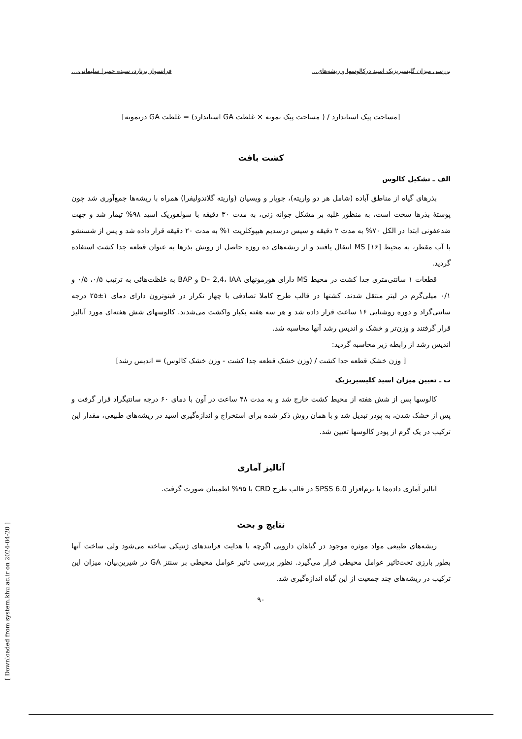بررسی میزان گلیسیریزیک اسید درکالوسها و ریشه‌های... فرانسواز برنارد، سیده حمیرا سلیمانی،...
[مساحت پیک استاندارد / ( مساحت پیک نمونه × غلظت GA استاندارد) = غلظت GA درنمونه]
کشت بافت
الف ـ تشکیل کالوس
بذرهای گیاه از مناطق آباده (شامل هر دو واریته)، جوپار و ویسیان (واریته گلاندولیفرا) همراه با ریشه‌ها جمع‌آوری شد چون پوستهٔ بذرها سخت است، به منظور غلبه بر مشکل جوانه زنی، به مدت ۳۰ دقیقه با سولفوریک اسید ۹۸% تیمار شد و جهت ضدعفونی ابتدا در الکل ۷۰% به مدت ۲ دقیقه و سپس درسدیم هیپوکلریت ۱% به مدت ۲۰ دقیقه قرار داده شد و پس از شستشو با آب مقطر، به محیط MS [۱۶] انتقال یافتند و از ریشه‌های ده روزه حاصل از رویش بذرها به عنوان قطعه جدا کشت استفاده گردید.
قطعات ۱ سانتی‌متری جدا کشت در محیط MS دارای هورمونهای D– 2,4، IAA و BAP به غلظت‌هائی به ترتیب ۰/۵، ۰/۵ و ۰/۱ میلی‌گرم در لیتر منتقل شدند. کشتها در قالب طرح کاملا تصادفی با چهار تکرار در فیتوترون دارای دمای ۱±۲۵ درجه سانتی‌گراد و دوره روشنایی ۱۶ ساعت قرار داده شد و هر سه هفته یکبار واکشت می‌شدند. کالوسهای شش هفته‌ای مورد آنالیز قرار گرفتند و وزن‌تر و خشک و اندیس رشد آنها محاسبه شد.
اندیس رشد از رابطه زیر محاسبه گردید:
[ وزن خشک قطعه جدا کشت / (وزن خشک قطعه جدا کشت - وزن خشک کالوس) = اندیس رشد]
ب ـ تعیین میزان اسید کلیسیریزیک
کالوسها پس از شش هفته از محیط کشت خارج شد و به مدت ۴۸ ساعت در آون با دمای ۶۰ درجه سانتیگراد قرار گرفت و پس از خشک شدن، به پودر تبدیل شد و با همان روش ذکر شده برای استخراج و اندازه‌گیری اسید در ریشه‌های طبیعی، مقدار این ترکیب در یک گرم از پودر کالوسها تعیین شد.
آنالیز آماری
آنالیز آماری داده‌ها با نرم‌افزار SPSS 6.0 در قالب طرح CRD با ۹۵% اطمینان صورت گرفت.
نتایج و بحث
ریشه‌های طبیعی مواد موثره موجود در گیاهان دارویی اگرچه با هدایت فرایندهای ژنتیکی ساخته می‌شود ولی ساخت آنها بطور بارزی تحت‌تاثیر عوامل محیطی قرار می‌گیرد. نظور بررسی تاثیر عوامل محیطی بر سنتز GA در شیرین‌بیان، میزان این ترکیب در ریشه‌های چند جمعیت از این گیاه اندازه‌گیری شد.
۹۰
[ Downloaded from system.khu.ac.ir on 2024-04-20 ]